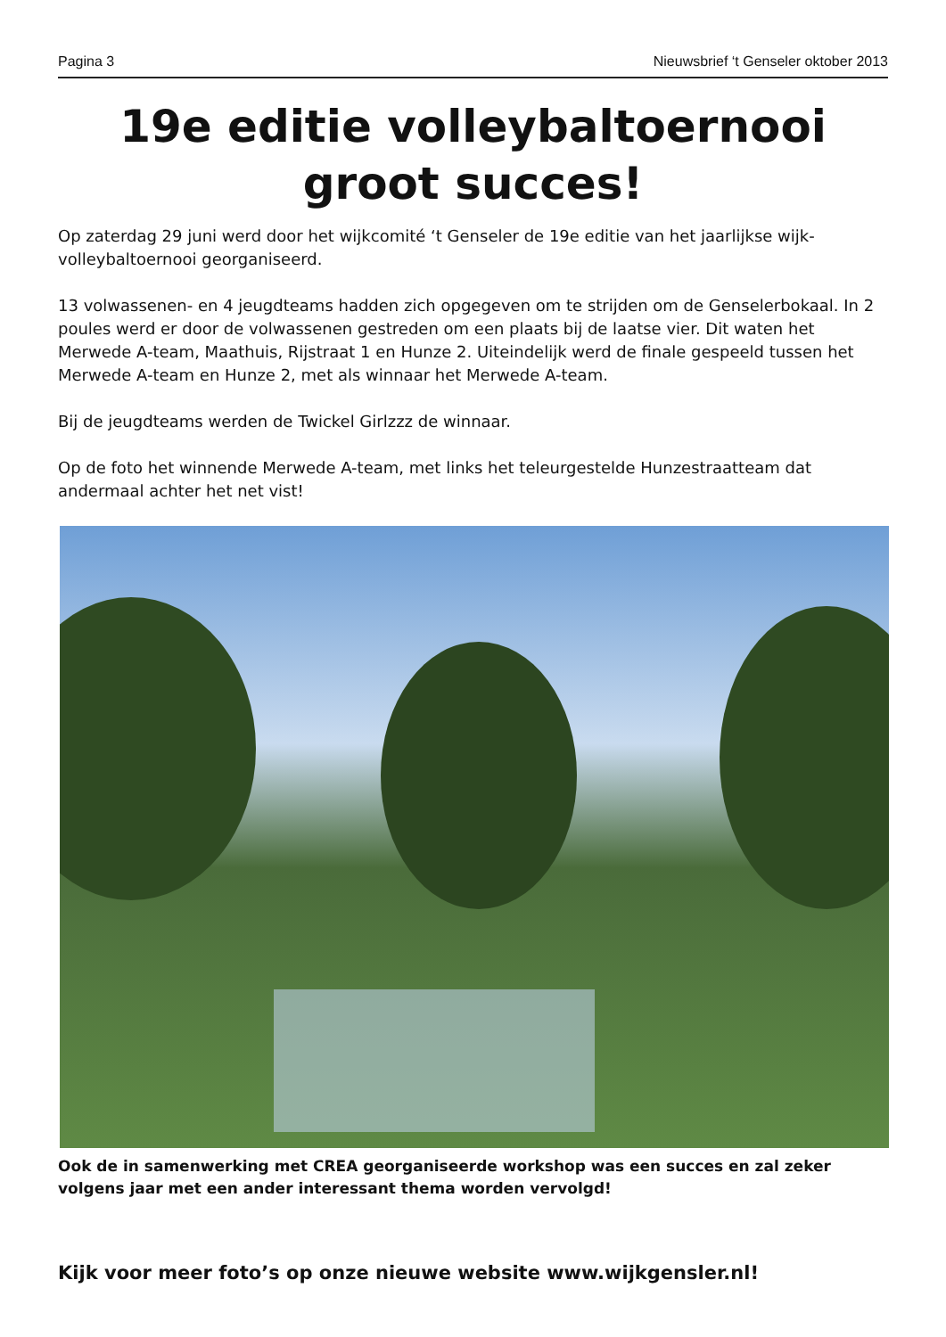Pagina 3 Nieuwsbrief ‘t Genseler oktober 2013
19e editie volleybaltoernooi
groot succes!
Op zaterdag 29 juni werd door het wijkcomité ‘t Genseler de 19e editie van het jaarlijkse wijk-volleybaltoernooi georganiseerd.
13 volwassenen- en 4 jeugdteams hadden zich opgegeven om te strijden om de Genselerbokaal. In 2 poules werd er door de volwassenen gestreden om een plaats bij de laatse vier. Dit waten het Merwede A-team, Maathuis, Rijstraat 1 en Hunze 2. Uiteindelijk werd de finale gespeeld tussen het Merwede A-team en Hunze 2, met als winnaar het Merwede A-team.
Bij de jeugdteams werden de Twickel Girlzzz de winnaar.
Op de foto het winnende Merwede A-team, met links het teleurgestelde Hunzestraatteam dat andermaal achter het net vist!
Ook de in samenwerking met CREA georganiseerde workshop was een succes en zal zeker volgens jaar met een ander interessant thema worden vervolgd!
Kijk voor meer foto’s op onze nieuwe website www.wijkgensler.nl!